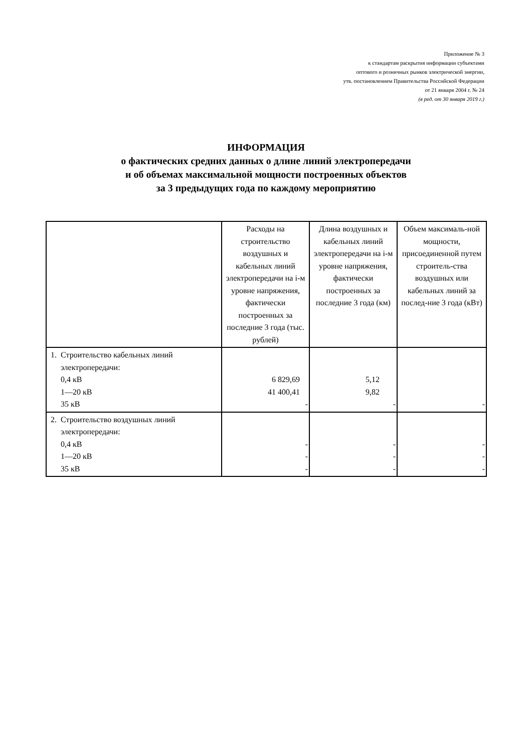Приложение № 3
к стандартам раскрытия информации субъектами
оптового и розничных рынков электрической энергии,
утв. постановлением Правительства Российской Федерации
от 21 января 2004 г. № 24
(в ред. от 30 января 2019 г.)
ИНФОРМАЦИЯ
о фактических средних данных о длине линий электропередачи
и об объемах максимальной мощности построенных объектов
за 3 предыдущих года по каждому мероприятию
| | Расходы на строительство воздушных и кабельных линий электропередачи на i-м уровне напряжения, фактически построенных за последние 3 года (тыс. рублей) | Длина воздушных и кабельных линий электропередачи на i-м уровне напряжения, фактически построенных за последние 3 года (км) | Объем максималь-ной мощности, присоединенной путем строитель-ства воздушных или кабельных линий за послед-ние 3 года (кВт) |
| --- | --- | --- | --- |
| 1. Строительство кабельных линий электропередачи: 0,4 кВ 1—20 кВ 35 кВ | 6 829,69 41 400,41 - | 5,12 9,82 - | - |
| 2. Строительство воздушных линий электропередачи: 0,4 кВ 1—20 кВ 35 кВ | - - - | - - - | - - - |